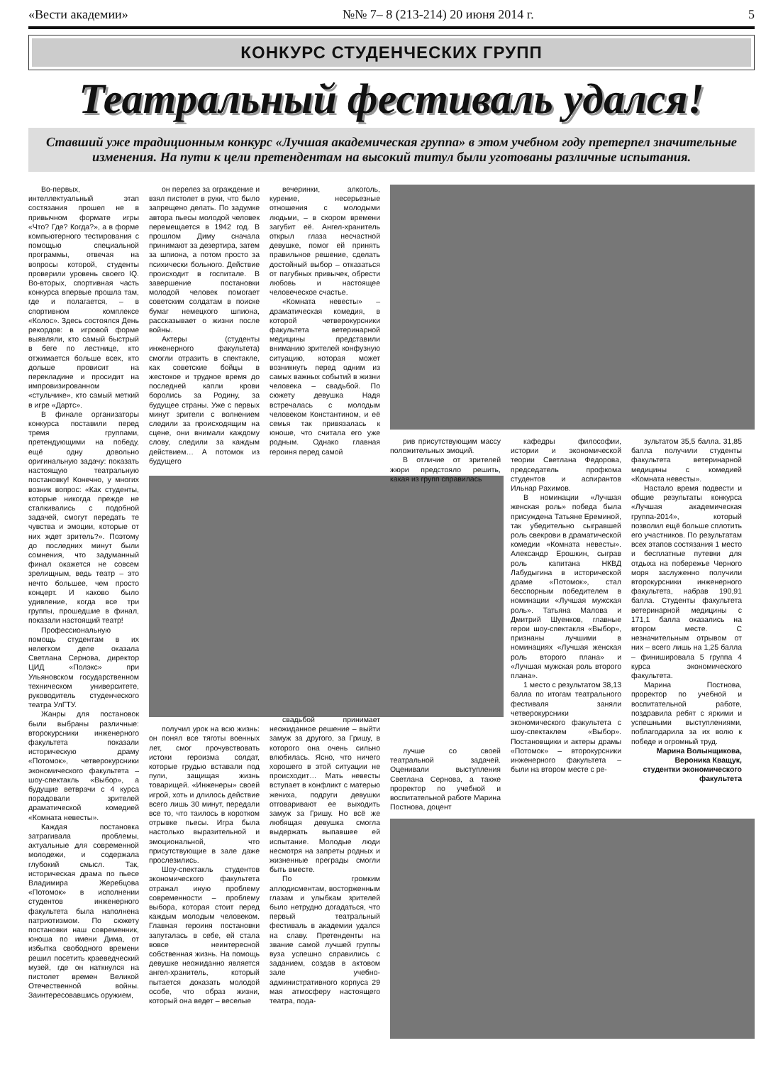«Вести академии» №№ 7– 8 (213-214) 20 июня 2014 г. 5
КОНКУРС СТУДЕНЧЕСКИХ ГРУПП
Театральный фестиваль удался!
Ставший уже традиционным конкурс «Лучшая академическая группа» в этом учебном году претерпел значительные изменения. На пути к цели претендентам на высокий титул были уготованы различные испытания.
Во-первых, интеллектуальный этап состязания прошел не в привычном формате игры «Что? Где? Когда?», а в форме компьютерного тестирования с помощью специальной программы, отвечая на вопросы которой, студенты проверили уровень своего IQ. Во-вторых, спортивная часть конкурса впервые прошла там, где и полагается, – в спортивном комплексе «Колос». Здесь состоялся День рекордов: в игровой форме выявляли, кто самый быстрый в беге по лестнице, кто отжимается больше всех, кто дольше провисит на перекладине и просидит на импровизированном «стульчике», кто самый меткий в игре «Дартс».
В финале организаторы конкурса поставили перед тремя группами, претендующими на победу, ещё одну довольно оригинальную задачу: показать настоящую театральную постановку! Конечно, у многих возник вопрос: «Как студенты, которые никогда прежде не сталкивались с подобной задачей, смогут передать те чувства и эмоции, которые от них ждет зритель?». Поэтому до последних минут были сомнения, что задуманный финал окажется не совсем зрелищным, ведь театр – это нечто большее, чем просто концерт. И каково было удивление, когда все три группы, прошедшие в финал, показали настоящий театр!
Профессиональную помощь студентам в их нелегком деле оказала Светлана Сернова, директор ЦИД «Полэкс» при Ульяновском государственном техническом университете, руководитель студенческого театра УлГТУ.
Жанры для постановок были выбраны различные: второкурсники инженерного факультета показали историческую драму «Потомок», четверокурсники экономического факультета – шоу-спектакль «Выбор», а будущие ветврачи с 4 курса порадовали зрителей драматической комедией «Комната невесты».
Каждая постановка затрагивала проблемы, актуальные для современной молодежи, и содержала глубокий смысл. Так, историческая драма по пьесе Владимира Жеребцова «Потомок» в исполнении студентов инженерного факультета была наполнена патриотизмом. По сюжету постановки наш современник, юноша по имени Дима, от избытка свободного времени решил посетить краеведческий музей, где он наткнулся на пистолет времен Великой Отечественной войны. Заинтересовавшись оружием,
он перелез за ограждение и взял пистолет в руки, что было запрещено делать. По задумке автора пьесы молодой человек перемещается в 1942 год. В прошлом Диму сначала принимают за дезертира, затем за шпиона, а потом просто за психически больного. Действие происходит в госпитале. В завершение постановки молодой человек помогает советским солдатам в поиске бумаг немецкого шпиона, рассказывает о жизни после войны.
Актеры (студенты инженерного факультета) смогли отразить в спектакле, как советские бойцы в жестокое и трудное время до последней капли крови боролись за Родину, за будущее страны. Уже с первых минут зрители с волнением следили за происходящим на сцене, они внимали каждому слову, следили за каждым действием… А потомок из будущего
получил урок на всю жизнь: он понял все тяготы военных лет, смог прочувствовать истоки героизма солдат, которые грудью вставали под пули, защищая жизнь товарищей. «Инженеры» своей игрой, хоть и длилось действие всего лишь 30 минут, передали все то, что таилось в коротком отрывке пьесы. Игра была настолько выразительной и эмоциональной, что присутствующие в зале даже прослезились.
Шоу-спектакль студентов экономического факультета отражал иную проблему современности – проблему выбора, которая стоит перед каждым молодым человеком. Главная героиня постановки запуталась в себе, ей стала вовсе неинтересной собственная жизнь. На помощь девушке неожиданно является ангел-хранитель, который пытается доказать молодой особе, что образ жизни, который она ведет – веселые
вечеринки, алкоголь, курение, несерьезные отношения с молодыми людьми, – в скором времени загубит её. Ангел-хранитель открыл глаза несчастной девушке, помог ей принять правильное решение, сделать достойный выбор – отказаться от пагубных привычек, обрести любовь и настоящее человеческое счастье.
«Комната невесты» – драматическая комедия, в которой четверокурсники факультета ветеринарной медицины представили вниманию зрителей конфузную ситуацию, которая может возникнуть перед одним из самых важных событий в жизни человека – свадьбой. По сюжету девушка Надя встречалась с молодым человеком Константином, и её семья так привязалась к юноше, что считала его уже родным. Однако главная героиня перед самой
свадьбой принимает неожиданное решение – выйти замуж за другого, за Гришу, в которого она очень сильно влюбилась. Ясно, что ничего хорошего в этой ситуации не происходит… Мать невесты вступает в конфликт с матерью жениха, подруги девушки отговаривают ее выходить замуж за Гришу. Но всё же любящая девушка смогла выдержать выпавшее ей испытание. Молодые люди несмотря на запреты родных и жизненные преграды смогли быть вместе.
По громким аплодисментам, восторженным глазам и улыбкам зрителей было нетрудно догадаться, что первый театральный фестиваль в академии удался на славу. Претенденты на звание самой лучшей группы вуза успешно справились с заданием, создав в актовом зале учебно-административного корпуса 29 мая атмосферу настоящего театра, пода-
рив присутствующим массу положительных эмоций.
В отличие от зрителей жюри предстояло решить, какая из групп справилась
лучше со своей театральной задачей. Оценивали выступления Светлана Сернова, а также проректор по учебной и воспитательной работе Марина Постнова, доцент
кафедры философии, истории и экономической теории Светлана Федорова, председатель профкома студентов и аспирантов Ильнар Рахимов.
В номинации «Лучшая женская роль» победа была присуждена Татьяне Ереминой, так убедительно сыгравшей роль свекрови в драматической комедии «Комната невесты». Александр Ерошкин, сыграв роль капитана НКВД Лабудыгина в исторической драме «Потомок», стал бесспорным победителем в номинации «Лучшая мужская роль». Татьяна Малова и Дмитрий Шуенков, главные герои шоу-спектакля «Выбор», признаны лучшими в номинациях «Лучшая женская роль второго плана» и «Лучшая мужская роль второго плана».
1 место с результатом 38,13 балла по итогам театрального фестиваля заняли четверокурсники экономического факультета с шоу-спектаклем «Выбор». Постановщики и актеры драмы «Потомок» – второкурсники инженерного факультета – были на втором месте с ре-
зультатом 35,5 балла. 31,85 балла получили студенты факультета ветеринарной медицины с комедией «Комната невесты».
Настало время подвести и общие результаты конкурса «Лучшая академическая группа-2014», который позволил ещё больше сплотить его участников. По результатам всех этапов состязания 1 место и бесплатные путевки для отдыха на побережье Черного моря заслуженно получили второкурсники инженерного факультета, набрав 190,91 балла. Студенты факультета ветеринарной медицины с 171,1 балла оказались на втором месте. С незначительным отрывом от них – всего лишь на 1,25 балла – финишировала 5 группа 4 курса экономического факультета.
Марина Постнова, проректор по учебной и воспитательной работе, поздравила ребят с яркими и успешными выступлениями, поблагодарила за их волю к победе и огромный труд.
Марина Волынщикова,
Вероника Кващук,
студентки экономического факультета